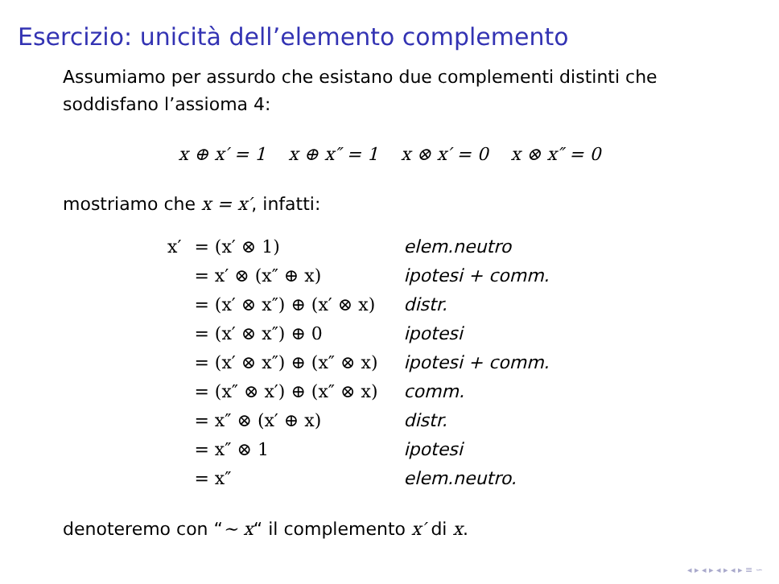Esercizio: unicità dell’elemento complemento
Assumiamo per assurdo che esistano due complementi distinti che soddisfano l’assioma 4:
x ⊕ x′ = 1 x ⊕ x″ = 1 x ⊗ x′ = 0 x ⊗ x″ = 0
mostriamo che x = x′, infatti:
| x′ | = (x′ ⊗ 1) | elem.neutro |
| | = x′ ⊗ (x″ ⊕ x) | ipotesi + comm. |
| | = (x′ ⊗ x″) ⊕ (x′ ⊗ x) | distr. |
| | = (x′ ⊗ x″) ⊕ 0 | ipotesi |
| | = (x′ ⊗ x″) ⊕ (x″ ⊗ x) | ipotesi + comm. |
| | = (x″ ⊗ x′) ⊕ (x″ ⊗ x) | comm. |
| | = x″ ⊗ (x′ ⊕ x) | distr. |
| | = x″ ⊗ 1 | ipotesi |
| | = x″ | elem.neutro. |
denoteremo con “∼ x“ il complemento x′ di x.
◂ ▸ ◂ ▸ ◂ ▸ ◂ ▸ ≡ ∽